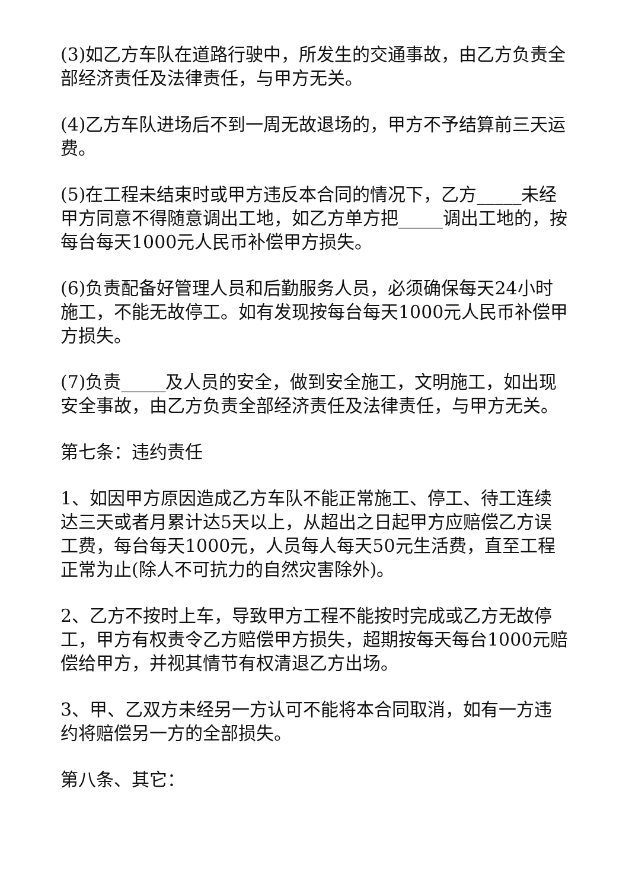(3)如乙方车队在道路行驶中，所发生的交通事故，由乙方负责全部经济责任及法律责任，与甲方无关。
(4)乙方车队进场后不到一周无故退场的，甲方不予结算前三天运费。
(5)在工程未结束时或甲方违反本合同的情况下，乙方_____未经甲方同意不得随意调出工地，如乙方单方把_____调出工地的，按每台每天1000元人民币补偿甲方损失。
(6)负责配备好管理人员和后勤服务人员，必须确保每天24小时施工，不能无故停工。如有发现按每台每天1000元人民币补偿甲方损失。
(7)负责_____及人员的安全，做到安全施工，文明施工，如出现安全事故，由乙方负责全部经济责任及法律责任，与甲方无关。
第七条：违约责任
1、如因甲方原因造成乙方车队不能正常施工、停工、待工连续达三天或者月累计达5天以上，从超出之日起甲方应赔偿乙方误工费，每台每天1000元，人员每人每天50元生活费，直至工程正常为止(除人不可抗力的自然灾害除外)。
2、乙方不按时上车，导致甲方工程不能按时完成或乙方无故停工，甲方有权责令乙方赔偿甲方损失，超期按每天每台1000元赔偿给甲方，并视其情节有权清退乙方出场。
3、甲、乙双方未经另一方认可不能将本合同取消，如有一方违约将赔偿另一方的全部损失。
第八条、其它：